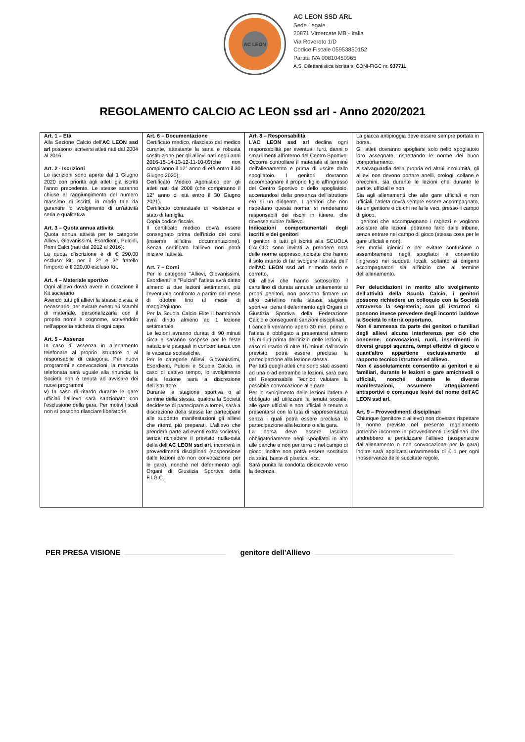AC LEON
AC LEON SSD ARL
Sede Legale
20871 Vimercate MB - Italia
Via Rovereto 1/D
Codice Fiscale 05953850152
Partita IVA 00810450965
A.S. Dilettantistica iscritta al CONI-FIGC nr. 937711
REGOLAMENTO CALCIO AC LEON ssd arl - Anno 2020/2021
| Art. 1 – Età Alla Sezione Calcio dell' AC LEON ssd arl possono iscriversi atleti nati dal 2004 al 2016. Art. 2 - Iscrizioni Le iscrizioni sono aperte dal 1 Giugno 2020 con priorità agli atleti già iscritti l'anno precedente. Le stesse saranno chiuse al raggiungimento del numero massimo di iscritti, in modo tale da garantire lo svolgimento di un'attività seria e qualitativa Art. 3 – Quota annua attività Quota annua attività per le categorie Allievi, Giovanissimi, Esordienti, Pulcini, Primi Calci (nati dal 2012 al 2016): La quota d'iscrizione è di € 290,00 escluso kit; per il 2^ e 3^ fratello l'importo è € 220,00 escluso Kit. Art. 4 – Materiale sportivo Ogni allievo dovrà avere in dotazione il Kit societario Avendo tutti gli allievi la stessa divisa, è necessario, per evitare eventuali scambi di materiale, personalizzarla con il proprio nome e cognome, scrivendolo nell'apposita etichetta di ogni capo. Art. 5 – Assenze In caso di assenza in allenamento telefonare al proprio istruttore o al responsabile di categoria. Per nuovi programmi e convocazioni, la mancata telefonata sarà uguale alla rinuncia; la Società non è tenuta ad avvisare dei nuovi programmi v ) In caso di ritardo durante le gare ufficiali l'allievo sarà sanzionato con l'esclusione della gara. Per motivi fiscali non si possono rilasciare liberatorie. | Art. 6 – Documentazione Certificato medico, rilasciato dal medico curante, attestante la sana e robusta costituzione per gli allievi nati negli anni 2016-15-14-13-12-11-10-09(che non compiranno il 12° anno di età entro il 30 Giugno 2020); Certificato Medico Agonistico per gli atleti nati dal 2008 (che compiranno il 12° anno di età entro il 30 Giugno 2021). Certificato contestuale di residenza e stato di famiglia. Copia codice fiscale. Il certificato medico dovrà essere consegnato prima dell'inizio dei corsi (insieme all'altra documentazione). Senza certificato l'allievo non potrà iniziare l'attività. Art. 7 – Corsi Per le categorie "Allievi, Giovanissimi, Esordienti" e "Pulcini" l'atleta avrà diritto almeno a due lezioni settimanali, più l'eventuale confronto a partire dal mese di ottobre fino al mese di maggio/giugno. Per la Scuola Calcio Elite il bambino/a avrà diritto almeno ad 1 lezione settimanale. Le lezioni avranno durata di 90 minuti circa e saranno sospese per le feste natalizie e pasquali in concomitanza con le vacanze scolastiche. Per le categorie Allievi, Giovanissimi, Esordienti, Pulcini e Scuola Calcio, in caso di cattivo tempo, lo svolgimento della lezione sarà a discrezione dell'istruttore. Durante la stagione sportiva o al termine della stessa, qualora la Società decidesse di partecipare a tornei, sarà a discrezione della stessa far partecipare alle suddette manifestazioni gli allievi che riterrà più preparati. L'allievo che prenderà parte ad eventi extra societari, senza richiedere il previsto nulla-osta della dell' AC LEON ssd arl , incorrerà in provvedimenti disciplinari (sospensione dalle lezioni e/o non convocazione per le gare), nonché nel deferimento agli Organi di Giustizia Sportiva della F.I.G.C.. | Art. 8 – Responsabilità L' AC LEON ssd arl declina ogni responsabilità per eventuali furti, danni o smarrimenti all'interno del Centro Sportivo. Occorre controllare il materiale al termine dell'allenamento e prima di uscire dallo spogliatoio. I genitori dovranno accompagnare il proprio figlio all'ingresso del Centro Sportivo o dello spogliatoio, accertandosi della presenza dell'istruttore e/o di un dirigente. I genitori che non rispettano questa norma, si renderanno responsabili dei rischi in itinere, che dovesse subire l'allievo. Indicazioni comportamentali degli iscritti e dei genitori I genitori e tutti gli iscritti alla SCUOLA CALCIO sono invitati a prendere nota delle norme appresso indicate che hanno il solo intento di far svolgere l'attività dell' dell' AC LEON ssd arl in modo serio e corretto. Gli allievi che hanno sottoscritto il cartellino di durata annuale unitamente ai propri genitori, non possono firmare un altro cartellino nella stessa stagione sportiva, pena il deferimento agli Organi di Giustizia Sportiva della Federazione Calcio e conseguenti sanzioni disciplinari. I cancelli verranno aperti 30 min. prima e l'atleta è obbligato a presentarsi almeno 15 minuti prima dell'inizio delle lezioni, in caso di ritardo di oltre 15 minuti dall'orario previsto, potrà essere preclusa la partecipazione alla lezione stessa. Per tutti quegli atleti che sono stati assenti ad una o ad entrambe le lezioni, sarà cura del Responsabile Tecnico valutare la possibile convocazione alle gare. Per lo svolgimento delle lezioni l'atleta è obbligato ad utilizzare la tenuta sociale; alle gare ufficiali e non ufficiali è tenuto a presentarsi con la tuta di rappresentanza senza i quali potrà essere preclusa la partecipazione alla lezione o alla gara. La borsa deve essere lasciata obbligatoriamente negli spogliatoi in alto alle panche e non per terra o nel campo di gioco; inoltre non potrà essere sostituita da zaini, buste di plastica, ecc. Sarà punita la condotta disdicevole verso la decenza. | La giacca antipioggia deve essere sempre portata in borsa. Gli atleti dovranno spogliarsi solo nello spogliatoio loro assegnato, rispettando le norme del buon comportamento. A salvaguardia della propria ed altrui incolumità, gli allievi non devono portare anelli, orologi, collane e orecchini, sia durante le lezioni che durante le partite, ufficiali e non. Sia agli allenamenti che alle gare ufficiali e non ufficiali, l'atleta dovrà sempre essere accompagnato, da un genitore o da chi ne fa le veci, presso il campo di gioco. I genitori che accompagnano i ragazzi e vogliono assistere alle lezioni, potranno farlo dalle tribune, senza entrare nel campo di gioco (stessa cosa per le gare ufficiali e non). Per motivi igienici e per evitare confusione o assembramenti negli spogliatoi è consentito l'ingresso nei suddetti locali, soltanto ai dirigenti accompagnatori sia all'inizio che al termine dell'allenamento. Per delucidazioni in merito allo svolgimento dell'attività della Scuola Calcio, i genitori possono richiedere un colloquio con la Società attraverso la segreteria; con gli istruttori si possono invece prevedere degli incontri laddove la Società lo riterrà opportuno. Non è ammessa da parte dei genitori o familiari degli allievi alcuna interferenza per ciò che concerne: convocazioni, ruoli, inserimenti in diversi gruppi squadra, tempi effettivi di gioco e quant'altro appartiene esclusivamente al rapporto tecnico istruttore ed allievo. Non è assolutamente consentito ai genitori e ai familiari, durante le lezioni o gare amichevoli o ufficiali, nonché durante le diverse manifestazioni, assumere atteggiamenti antisportivi o comunque lesivi del nome dell'AC LEON ssd arl. Art. 9 – Provvedimenti disciplinari Chiunque (genitore o allievo) non dovesse rispettare le norme previste nel presente regolamento potrebbe incorrere in provvedimenti disciplinari che andrebbero a penalizzare l'allievo (sospensione dall'allenamento o non convocazione per la gara) inoltre sarà applicata un'ammenda di € 1 per ogni inosservanza delle succitate regole. |
PER PRESA VISIONE genitore dell'Allievo